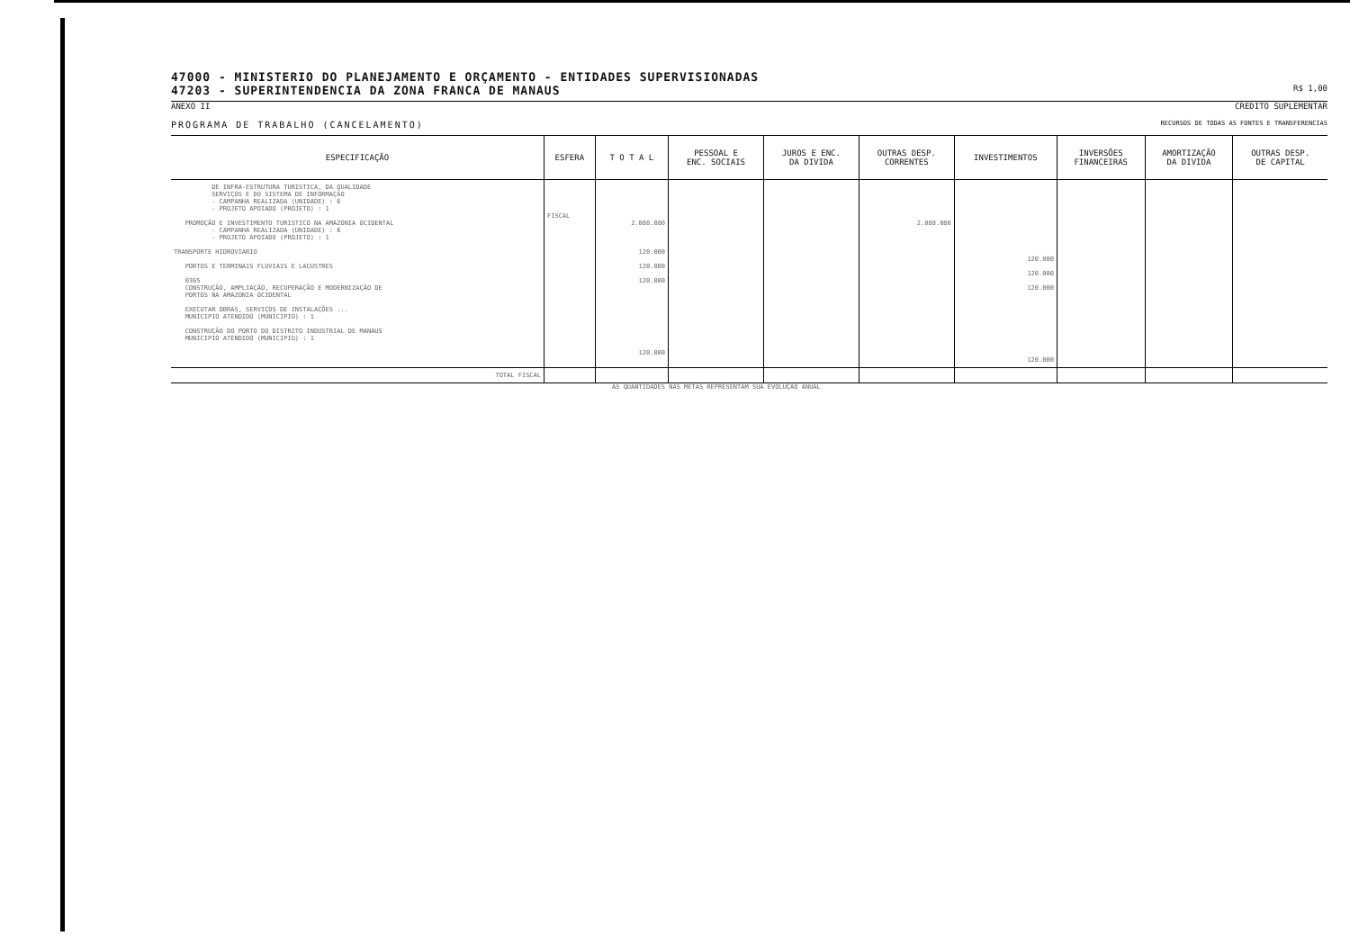47000 - MINISTERIO DO PLANEJAMENTO E ORÇAMENTO - ENTIDADES SUPERVISIONADAS
47203 - SUPERINTENDENCIA DA ZONA FRANCA DE MANAUS
R$ 1,00
ANEXO II CREDITO SUPLEMENTAR
PROGRAMA DE TRABALHO (CANCELAMENTO) RECURSOS DE TODAS AS FONTES E TRANSFERENCIAS
| ESPECIFICAÇÃO | ESFERA | T O T A L | PESSOAL E ENC. SOCIAIS | JUROS E ENC. DA DIVIDA | OUTRAS DESP. CORRENTES | INVESTIMENTOS | INVERSÕES FINANCEIRAS | AMORTIZAÇÃO DA DIVIDA | OUTRAS DESP. DE CAPITAL |
| --- | --- | --- | --- | --- | --- | --- | --- | --- | --- |
| DE INFRA-ESTRUTURA TURISTICA, DA QUALIDADE SERVIÇOS E DO SISTEMA DE INFORMAÇÃO - CAMPANHA REALIZADA (UNIDADE) : 6 - PROJETO APOIADO (PROJETO) : 1 PROMOÇÃO E INVESTIMENTO TURISTICO NA AMAZONIA OCIDENTAL - CAMPANHA REALIZADA (UNIDADE) : 6 - PROJETO APOIADO (PROJETO) : 1 TRANSPORTE HIDROVIARIO PORTOS E TERMINAIS FLUVIAIS E LACUSTRES 0365 CONSTRUÇÃO, AMPLIAÇÃO, RECUPERAÇÃO E MODERNIZAÇÃO DE PORTOS NA AMAZONIA OCIDENTAL EXECUTAR OBRAS, SERVIÇOS DE INSTALAÇÕES ... MUNICIPIO ATENDIDO (MUNICIPIO) : 1 CONSTRUÇÃO DO PORTO DO DISTRITO INDUSTRIAL DE MANAUS MUNICIPIO ATENDIDO (MUNICIPIO) : 1 | FISCAL | 2.088.080 120.000 120.000 120.000 120.000 | | | 2.088.080 | 120.000 120.000 120.000 120.000 | | | |
| TOTAL FISCAL | | | | | | | | | |
AS QUANTIDADES NAS METAS REPRESENTAM SUA EVOLUÇÃO ANUAL